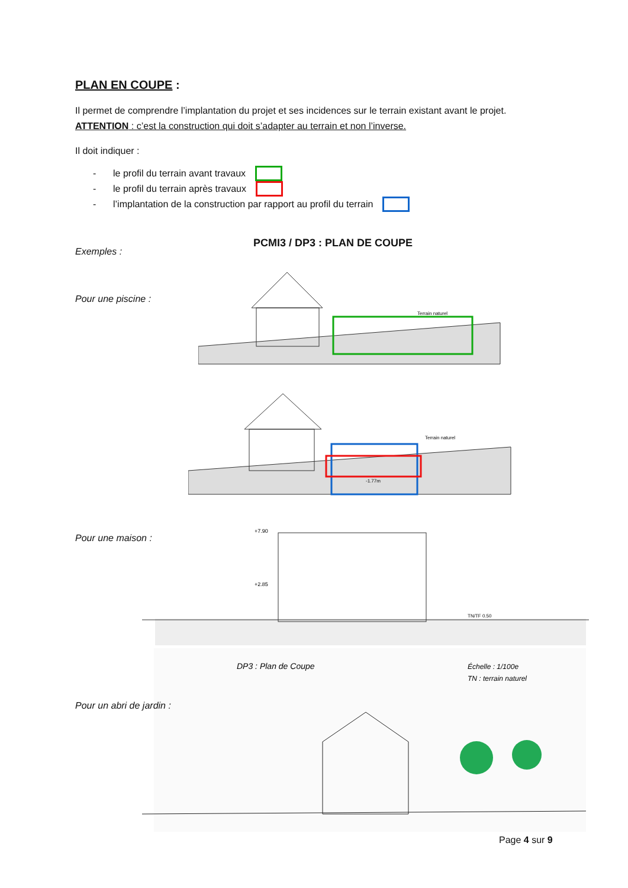PLAN EN COUPE :
Il permet de comprendre l’implantation du projet et ses incidences sur le terrain existant avant le projet. ATTENTION : c’est la construction qui doit s’adapter au terrain et non l’inverse.
Il doit indiquer :
- le profil du terrain avant travaux
- le profil du terrain après travaux
- l’implantation de la construction par rapport au profil du terrain
Exemples :
PCMI3 / DP3 : PLAN DE COUPE
Pour une piscine :
Terrain naturel
Terrain naturel
-1.77m
Pour une maison :
+7.90
+2.85
TN/TF 0.50
DP3 : Plan de Coupe
Échelle : 1/100e
TN : terrain naturel
Pour un abri de jardin :
Page 4 sur 9